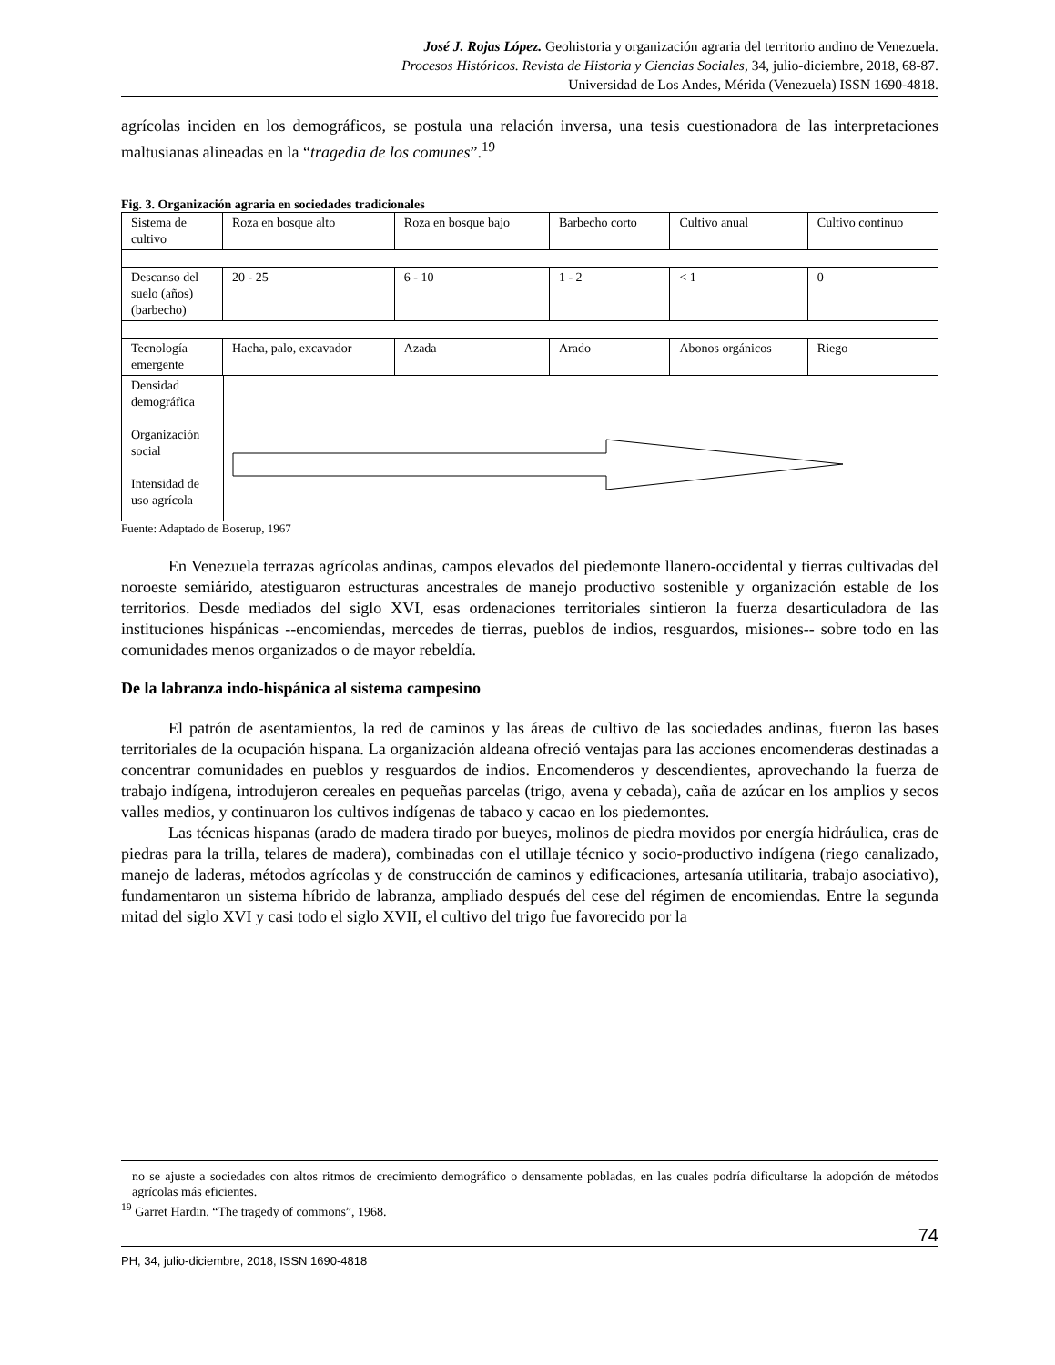José J. Rojas López. Geohistoria y organización agraria del territorio andino de Venezuela.
Procesos Históricos. Revista de Historia y Ciencias Sociales, 34, julio-diciembre, 2018, 68-87.
Universidad de Los Andes, Mérida (Venezuela) ISSN 1690-4818.
agrícolas inciden en los demográficos, se postula una relación inversa, una tesis cuestionadora de las interpretaciones maltusianas alineadas en la “tragedia de los comunes”.<sup>19</sup>
Fig. 3. Organización agraria en sociedades tradicionales
| Sistema de cultivo | Roza en bosque alto | Roza en bosque bajo | Barbecho corto | Cultivo anual | Cultivo continuo |
| Descanso del suelo (años) (barbecho) | 20 - 25 | 6 - 10 | 1 - 2 | < 1 | 0 |
| Tecnología emergente | Hacha, palo, excavador | Azada | Arado | Abonos orgánicos | Riego |
Densidad demográfica
Organización social
Intensidad de uso agrícola
Fuente: Adaptado de Boserup, 1967
En Venezuela terrazas agrícolas andinas, campos elevados del piedemonte llanero-occidental y tierras cultivadas del noroeste semiárido, atestiguaron estructuras ancestrales de manejo productivo sostenible y organización estable de los territorios. Desde mediados del siglo XVI, esas ordenaciones territoriales sintieron la fuerza desarticuladora de las instituciones hispánicas --encomiendas, mercedes de tierras, pueblos de indios, resguardos, misiones-- sobre todo en las comunidades menos organizados o de mayor rebeldía.
De la labranza indo-hispánica al sistema campesino
El patrón de asentamientos, la red de caminos y las áreas de cultivo de las sociedades andinas, fueron las bases territoriales de la ocupación hispana. La organización aldeana ofreció ventajas para las acciones encomenderas destinadas a concentrar comunidades en pueblos y resguardos de indios. Encomenderos y descendientes, aprovechando la fuerza de trabajo indígena, introdujeron cereales en pequeñas parcelas (trigo, avena y cebada), caña de azúcar en los amplios y secos valles medios, y continuaron los cultivos indígenas de tabaco y cacao en los piedemontes.
Las técnicas hispanas (arado de madera tirado por bueyes, molinos de piedra movidos por energía hidráulica, eras de piedras para la trilla, telares de madera), combinadas con el utillaje técnico y socio-productivo indígena (riego canalizado, manejo de laderas, métodos agrícolas y de construcción de caminos y edificaciones, artesanía utilitaria, trabajo asociativo), fundamentaron un sistema híbrido de labranza, ampliado después del cese del régimen de encomiendas. Entre la segunda mitad del siglo XVI y casi todo el siglo XVII, el cultivo del trigo fue favorecido por la
no se ajuste a sociedades con altos ritmos de crecimiento demográfico o densamente pobladas, en las cuales podría dificultarse la adopción de métodos agrícolas más eficientes.
<sup>19</sup> Garret Hardin. “The tragedy of commons”, 1968.
74
PH, 34, julio-diciembre, 2018, ISSN 1690-4818